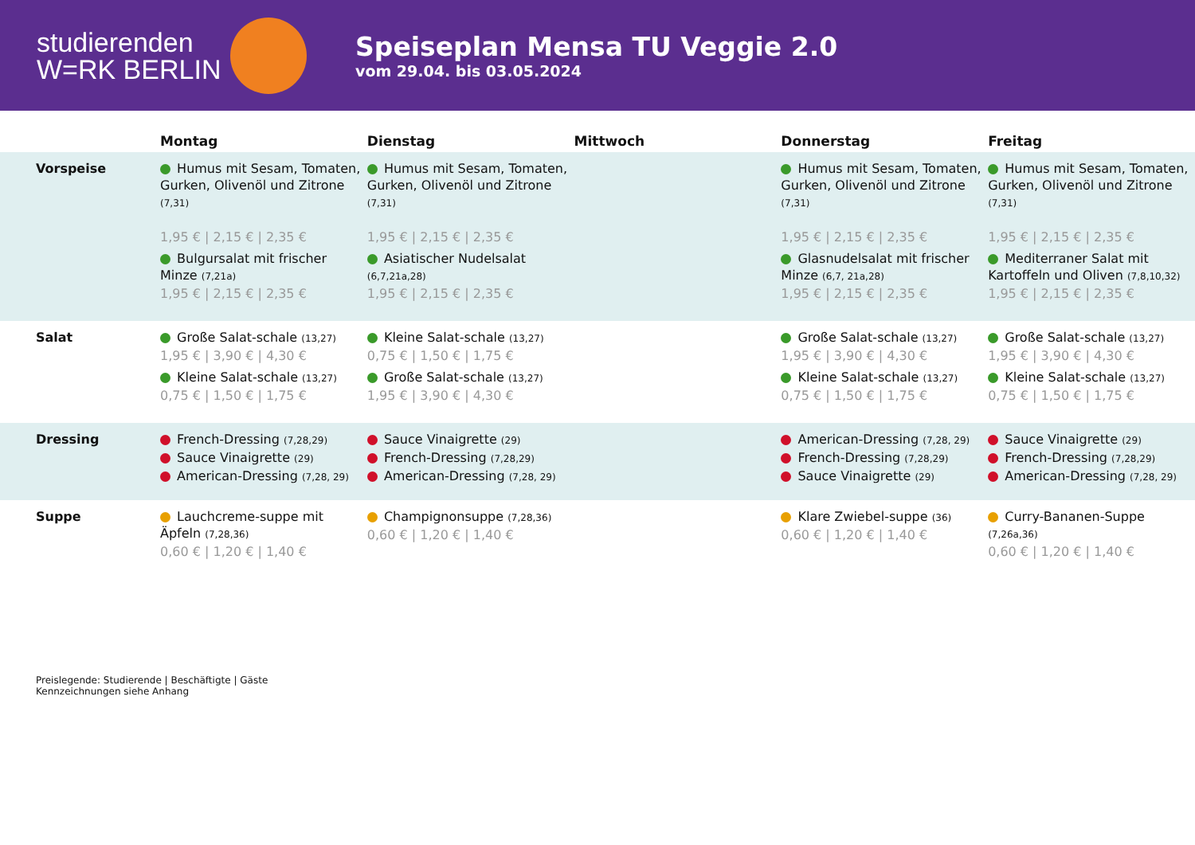studierenden
W=RK BERLIN
Speiseplan Mensa TU Veggie 2.0
vom 29.04. bis 03.05.2024
| | Montag | Dienstag | Mittwoch | Donnerstag | Freitag |
| --- | --- | --- | --- | --- | --- |
| Vorspeise | Humus mit Sesam, Tomaten, Gurken, Olivenöl und Zitrone (7,31) 1,95 € / 2,15 € / 2,35 € Bulgursalat mit frischer Minze (7,21a) 1,95 € / 2,15 € / 2,35 € | Humus mit Sesam, Tomaten, Gurken, Olivenöl und Zitrone (7,31) 1,95 € / 2,15 € / 2,35 € Asiatischer Nudelsalat (6,7,21a,28) 1,95 € / 2,15 € / 2,35 € | | Humus mit Sesam, Tomaten, Gurken, Olivenöl und Zitrone (7,31) 1,95 € / 2,15 € / 2,35 € Glasnudelsalat mit frischer Minze (6,7, 21a,28) 1,95 € / 2,15 € / 2,35 € | Humus mit Sesam, Tomaten, Gurken, Olivenöl und Zitrone (7,31) 1,95 € / 2,15 € / 2,35 € Mediterraner Salat mit Kartoffeln und Oliven (7,8,10,32) 1,95 € / 2,15 € / 2,35 € |
| Salat | Große Salat-schale (13,27) 1,95 € / 3,90 € / 4,30 € Kleine Salat-schale (13,27) 0,75 € / 1,50 € / 1,75 € | Kleine Salat-schale (13,27) 0,75 € / 1,50 € / 1,75 € Große Salat-schale (13,27) 1,95 € / 3,90 € / 4,30 € | | Große Salat-schale (13,27) 1,95 € / 3,90 € / 4,30 € Kleine Salat-schale (13,27) 0,75 € / 1,50 € / 1,75 € | Große Salat-schale (13,27) 1,95 € / 3,90 € / 4,30 € Kleine Salat-schale (13,27) 0,75 € / 1,50 € / 1,75 € |
| Dressing | French-Dressing (7,28,29) Sauce Vinaigrette (29) American-Dressing (7,28, 29) | Sauce Vinaigrette (29) French-Dressing (7,28,29) American-Dressing (7,28, 29) | | American-Dressing (7,28, 29) French-Dressing (7,28,29) Sauce Vinaigrette (29) | Sauce Vinaigrette (29) French-Dressing (7,28,29) American-Dressing (7,28, 29) |
| Suppe | Lauchcreme-suppe mit Äpfeln (7,28,36) 0,60 € / 1,20 € / 1,40 € | Champignonsuppe (7,28,36) 0,60 € / 1,20 € / 1,40 € | | Klare Zwiebel-suppe (36) 0,60 € / 1,20 € / 1,40 € | Curry-Bananen-Suppe (7,26a,36) 0,60 € / 1,20 € / 1,40 € |
Preislegende: Studierende | Beschäftigte | Gäste
Kennzeichnungen siehe Anhang